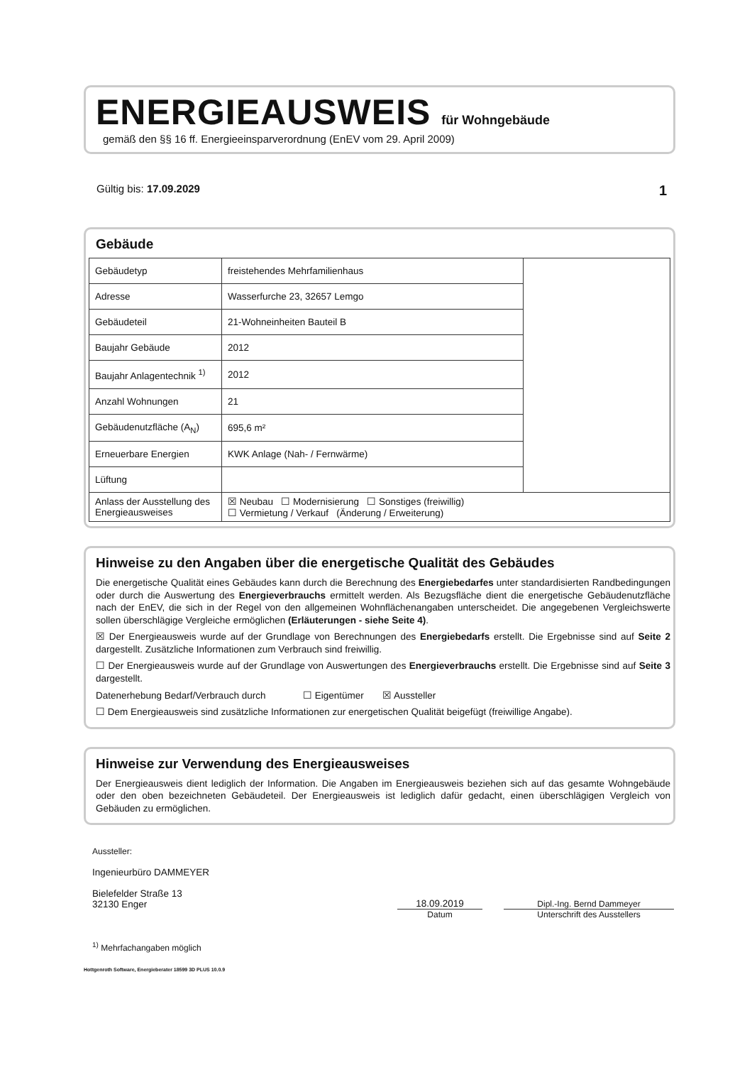ENERGIEAUSWEIS für Wohngebäude
gemäß den §§ 16 ff. Energieeinsparverordnung (EnEV vom 29. April 2009)
Gültig bis: 17.09.2029 1
Gebäude
| Gebäudetyp | freistehendes Mehrfamilienhaus | |
| Adresse | Wasserfurche 23, 32657 Lemgo | |
| Gebäudeteil | 21-Wohneinheiten Bauteil B | |
| Baujahr Gebäude | 2012 | |
| Baujahr Anlagentechnik <sup>1)</sup> | 2012 | |
| Anzahl Wohnungen | 21 | |
| Gebäudenutzfläche (A<sub>N</sub>) | 695,6 m² | |
| Erneuerbare Energien | KWK Anlage (Nah- / Fernwärme) | |
| Lüftung | | |
| Anlass der Ausstellung des Energieausweises | ☒ Neubau ☐ Modernisierung ☐ Sonstiges (freiwillig) ☐ Vermietung / Verkauf (Änderung / Erweiterung) | |
Hinweise zu den Angaben über die energetische Qualität des Gebäudes
Die energetische Qualität eines Gebäudes kann durch die Berechnung des Energiebedarfes unter standardisierten Randbedingungen oder durch die Auswertung des Energieverbrauchs ermittelt werden. Als Bezugsfläche dient die energetische Gebäudenutzfläche nach der EnEV, die sich in der Regel von den allgemeinen Wohnflächenangaben unterscheidet. Die angegebenen Vergleichswerte sollen überschlägige Vergleiche ermöglichen (Erläuterungen - siehe Seite 4).
☒ Der Energieausweis wurde auf der Grundlage von Berechnungen des Energiebedarfs erstellt. Die Ergebnisse sind auf Seite 2 dargestellt. Zusätzliche Informationen zum Verbrauch sind freiwillig.
☐ Der Energieausweis wurde auf der Grundlage von Auswertungen des Energieverbrauchs erstellt. Die Ergebnisse sind auf Seite 3 dargestellt.
Datenerhebung Bedarf/Verbrauch durch ☐ Eigentümer ☒ Aussteller
☐ Dem Energieausweis sind zusätzliche Informationen zur energetischen Qualität beigefügt (freiwillige Angabe).
Hinweise zur Verwendung des Energieausweises
Der Energieausweis dient lediglich der Information. Die Angaben im Energieausweis beziehen sich auf das gesamte Wohngebäude oder den oben bezeichneten Gebäudeteil. Der Energieausweis ist lediglich dafür gedacht, einen überschlägigen Vergleich von Gebäuden zu ermöglichen.
Aussteller:
Ingenieurbüro DAMMEYER
Bielefelder Straße 13
32130 Enger
18.09.2019
Dipl.-Ing. Bernd Dammeyer
Datum Unterschrift des Ausstellers
<sup>1)</sup> Mehrfachangaben möglich
Hottgenroth Software, Energieberater 18599 3D PLUS 10.0.9